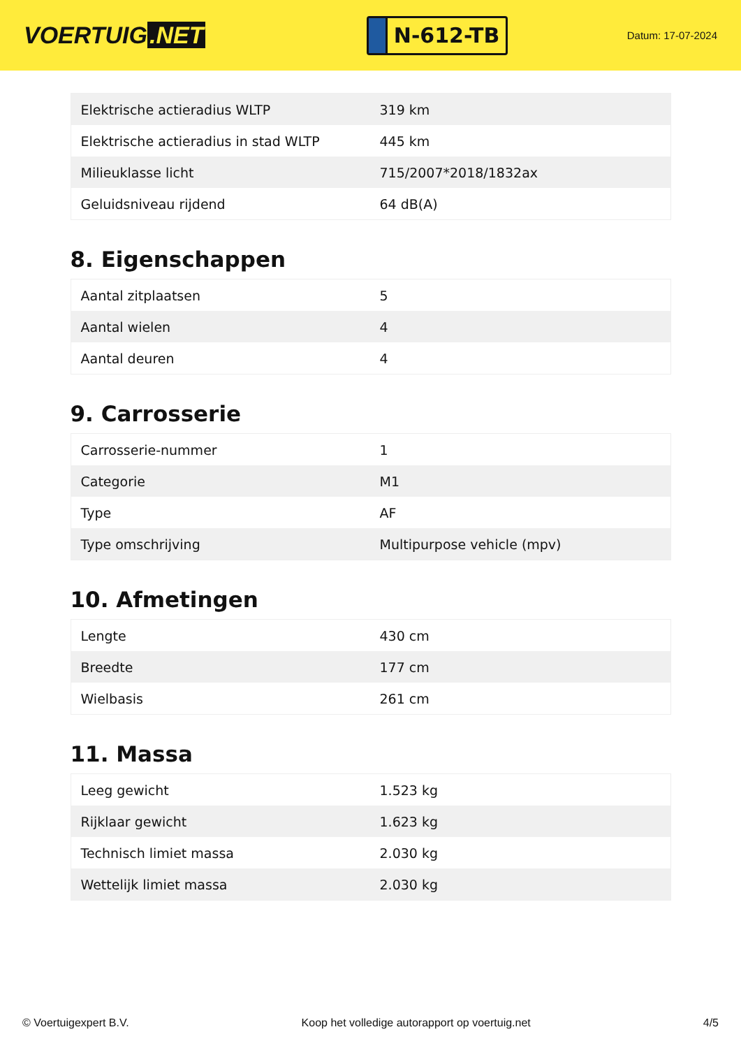VOERTUIG.NET
N-612-TB
Datum: 17-07-2024
| Elektrische actieradius WLTP | 319 km |
| Elektrische actieradius in stad WLTP | 445 km |
| Milieuklasse licht | 715/2007*2018/1832ax |
| Geluidsniveau rijdend | 64 dB(A) |
8. Eigenschappen
| Aantal zitplaatsen | 5 |
| Aantal wielen | 4 |
| Aantal deuren | 4 |
9. Carrosserie
| Carrosserie-nummer | 1 |
| Categorie | M1 |
| Type | AF |
| Type omschrijving | Multipurpose vehicle (mpv) |
10. Afmetingen
| Lengte | 430 cm |
| Breedte | 177 cm |
| Wielbasis | 261 cm |
11. Massa
| Leeg gewicht | 1.523 kg |
| Rijklaar gewicht | 1.623 kg |
| Technisch limiet massa | 2.030 kg |
| Wettelijk limiet massa | 2.030 kg |
© Voertuigexpert B.V. Koop het volledige autorapport op voertuig.net 4/5